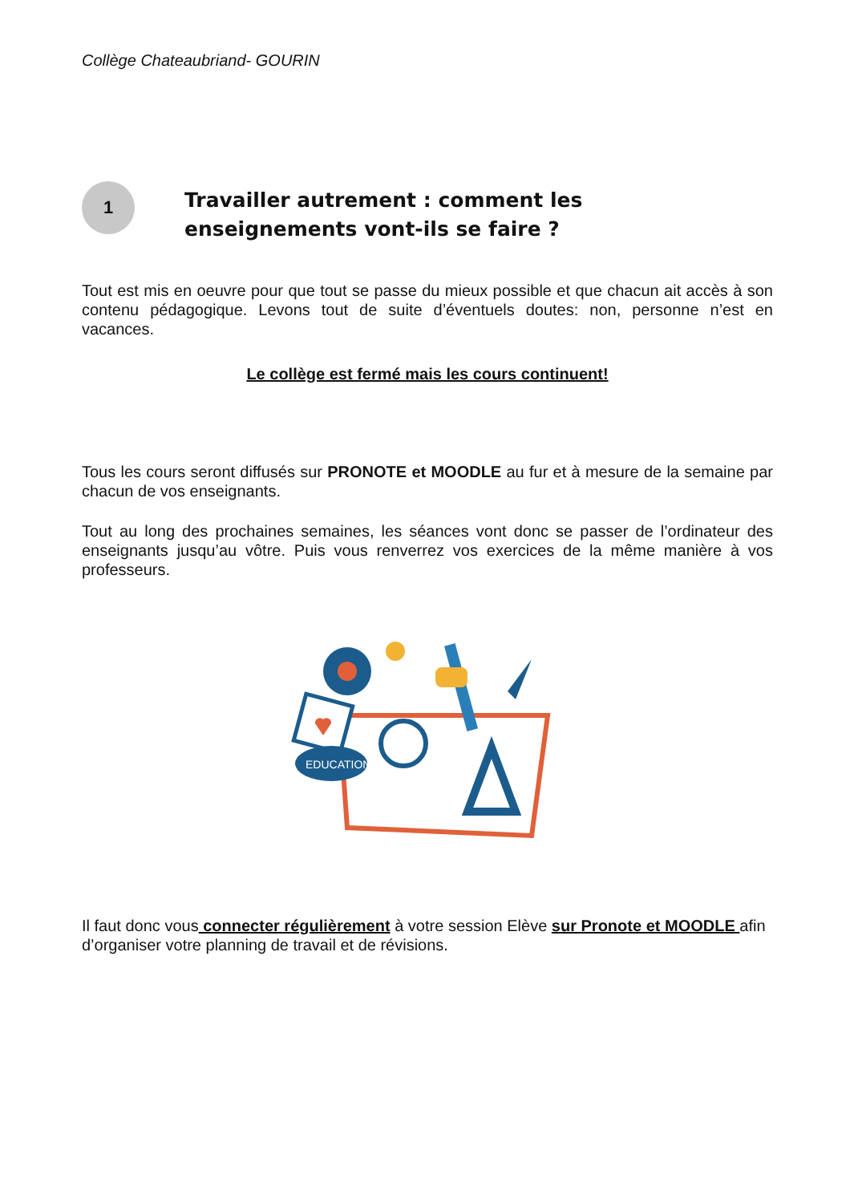Collège Chateaubriand- GOURIN
1
Travailler autrement : comment les enseignements vont-ils se faire ?
Tout est mis en oeuvre pour que tout se passe du mieux possible et que chacun ait accès à son contenu pédagogique. Levons tout de suite d’éventuels doutes: non, personne n’est en vacances.
Le collège est fermé mais les cours continuent!
Tous les cours seront diffusés sur PRONOTE et MOODLE au fur et à mesure de la semaine par chacun de vos enseignants.
Tout au long des prochaines semaines, les séances vont donc se passer de l’ordinateur des enseignants jusqu’au vôtre. Puis vous renverrez vos exercices de la même manière à vos professeurs.
EDUCATION
Il faut donc vous connecter régulièrement à votre session Elève sur Pronote et MOODLE afin d’organiser votre planning de travail et de révisions.